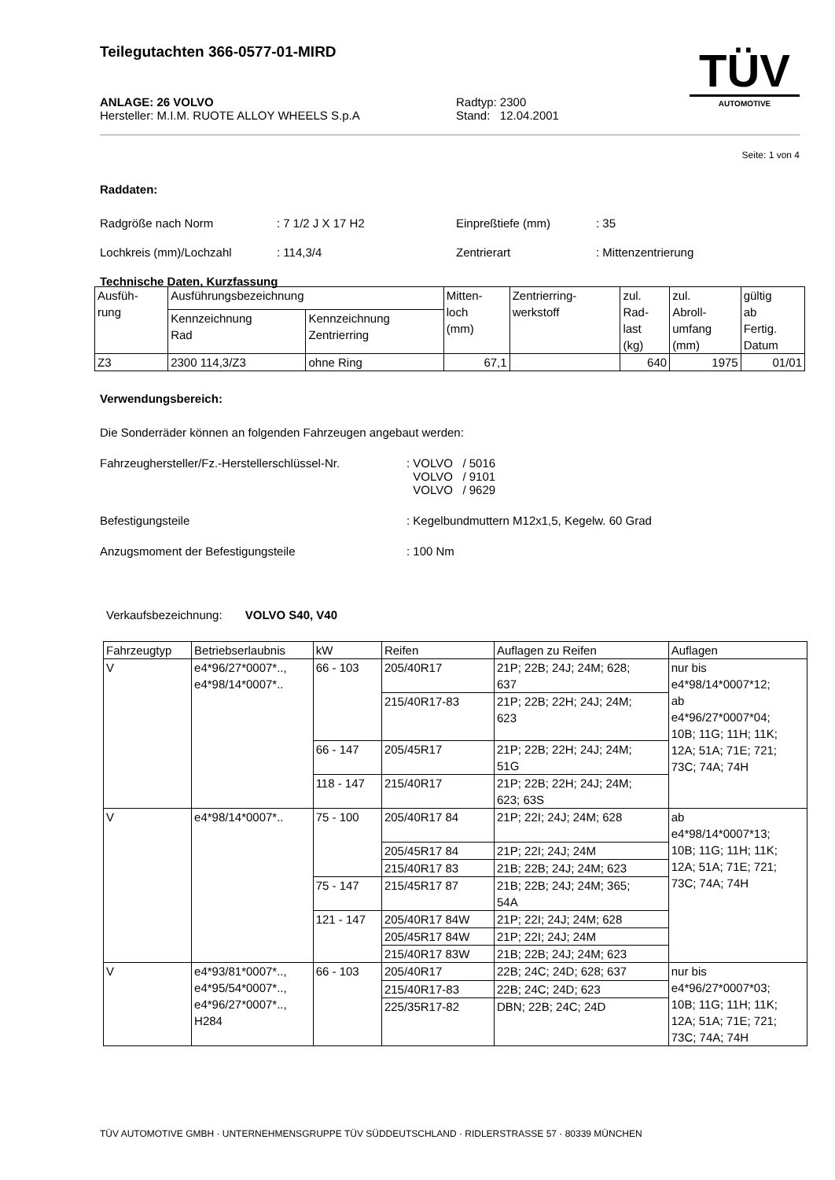Teilegutachten 366-0577-01-MIRD
ANLAGE: 26 VOLVO
Hersteller: M.I.M. RUOTE ALLOY WHEELS S.p.A
Radtyp: 2300
Stand: 12.04.2001
TÜV
AUTOMOTIVE
Seite: 1 von 4
Raddaten:
Radgröße nach Norm : 7 1/2 J X 17 H2 Einpreßtiefe (mm) : 35
Lochkreis (mm)/Lochzahl : 114,3/4 Zentrierart : Mittenzentrierung
Technische Daten, Kurzfassung
| Ausfüh- rung | Ausführungsbezeichnung | | Mitten- loch (mm) | Zentrierring- werkstoff | zul. Rad- last (kg) | zul. Abroll- umfang (mm) | gültig ab Fertig. Datum |
| | Kennzeichnung Rad | Kennzeichnung Zentrierring | | | | | |
| Z3 | 2300 114,3/Z3 | ohne Ring | 67,1 | | 640 | 1975 | 01/01 |
Verwendungsbereich:
Die Sonderräder können an folgenden Fahrzeugen angebaut werden:
Fahrzeughersteller/Fz.-Herstellerschlüssel-Nr.
: VOLVO / 5016
VOLVO / 9101
VOLVO / 9629
Befestigungsteile : Kegelbundmuttern M12x1,5, Kegelw. 60 Grad
Anzugsmoment der Befestigungsteile : 100 Nm
Verkaufsbezeichnung: VOLVO S40, V40
| Fahrzeugtyp | Betriebserlaubnis | kW | Reifen | Auflagen zu Reifen | Auflagen |
| --- | --- | --- | --- | --- | --- |
| V | e4*96/27*0007*.., e4*98/14*0007*.. | 66 - 103 | 205/40R17 | 21P; 22B; 24J; 24M; 628; 637 | nur bis e4*98/14*0007*12; ab e4*96/27*0007*04; 10B; 11G; 11H; 11K; 12A; 51A; 71E; 721; 73C; 74A; 74H |
| | | | 215/40R17-83 | 21P; 22B; 22H; 24J; 24M; 623 | |
| | | 66 - 147 | 205/45R17 | 21P; 22B; 22H; 24J; 24M; 51G | |
| | | 118 - 147 | 215/40R17 | 21P; 22B; 22H; 24J; 24M; 623; 63S | |
| V | e4*98/14*0007*.. | 75 - 100 | 205/40R17 84 | 21P; 22I; 24J; 24M; 628 | ab e4*98/14*0007*13; 10B; 11G; 11H; 11K; 12A; 51A; 71E; 721; 73C; 74A; 74H |
| | | | 205/45R17 84 | 21P; 22I; 24J; 24M | |
| | | | 215/40R17 83 | 21B; 22B; 24J; 24M; 623 | |
| | | 75 - 147 | 215/45R17 87 | 21B; 22B; 24J; 24M; 365; 54A | |
| | | 121 - 147 | 205/40R17 84W | 21P; 22I; 24J; 24M; 628 | |
| | | | 205/45R17 84W | 21P; 22I; 24J; 24M | |
| | | | 215/40R17 83W | 21B; 22B; 24J; 24M; 623 | |
| V | e4*93/81*0007*.., e4*95/54*0007*.., e4*96/27*0007*.., H284 | 66 - 103 | 205/40R17 | 22B; 24C; 24D; 628; 637 | nur bis e4*96/27*0007*03; 10B; 11G; 11H; 11K; 12A; 51A; 71E; 721; 73C; 74A; 74H |
| | | | 215/40R17-83 | 22B; 24C; 24D; 623 | |
| | | | 225/35R17-82 | DBN; 22B; 24C; 24D | |
TÜV AUTOMOTIVE GMBH · UNTERNEHMENSGRUPPE TÜV SÜDDEUTSCHLAND · RIDLERSTRASSE 57 · 80339 MÜNCHEN